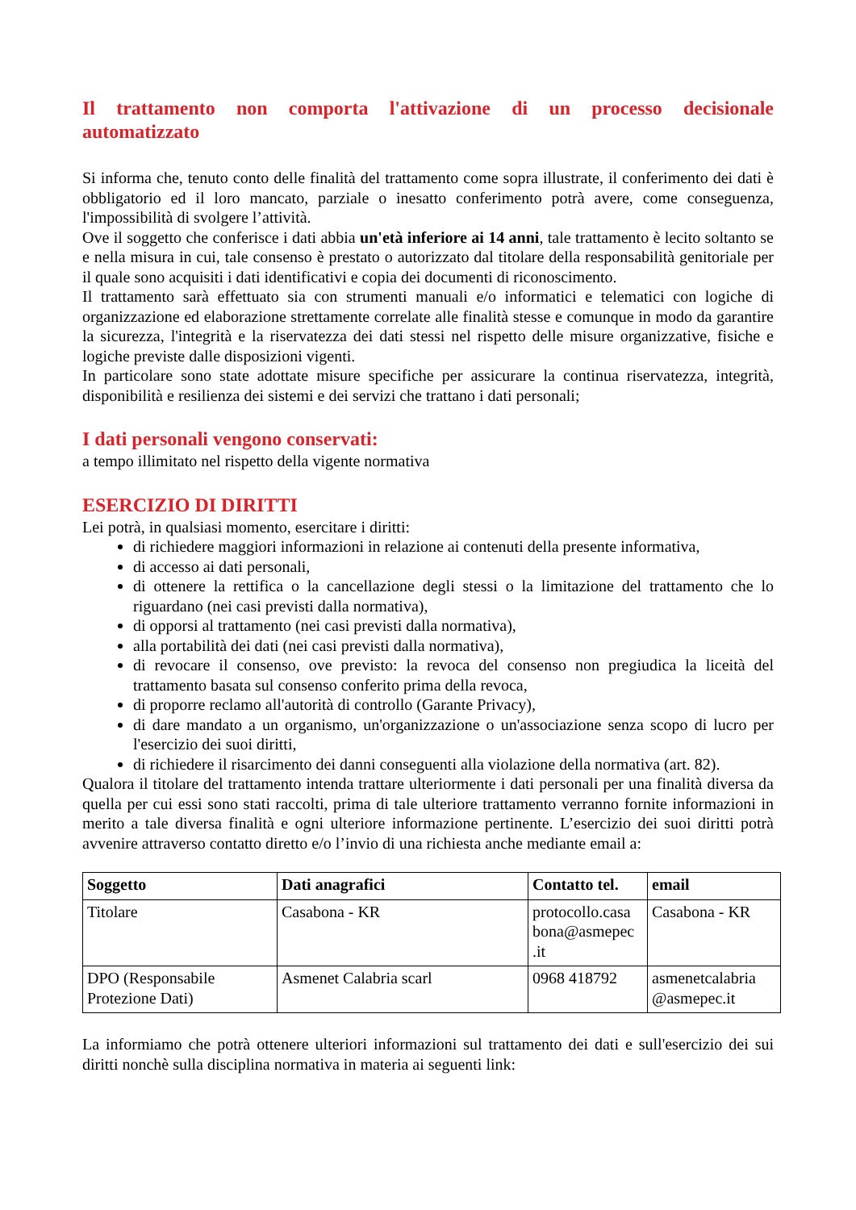Il trattamento non comporta l'attivazione di un processo decisionale automatizzato
Si informa che, tenuto conto delle finalità del trattamento come sopra illustrate, il conferimento dei dati è obbligatorio ed il loro mancato, parziale o inesatto conferimento potrà avere, come conseguenza, l'impossibilità di svolgere l’attività.
Ove il soggetto che conferisce i dati abbia un'età inferiore ai 14 anni, tale trattamento è lecito soltanto se e nella misura in cui, tale consenso è prestato o autorizzato dal titolare della responsabilità genitoriale per il quale sono acquisiti i dati identificativi e copia dei documenti di riconoscimento.
Il trattamento sarà effettuato sia con strumenti manuali e/o informatici e telematici con logiche di organizzazione ed elaborazione strettamente correlate alle finalità stesse e comunque in modo da garantire la sicurezza, l'integrità e la riservatezza dei dati stessi nel rispetto delle misure organizzative, fisiche e logiche previste dalle disposizioni vigenti.
In particolare sono state adottate misure specifiche per assicurare la continua riservatezza, integrità, disponibilità e resilienza dei sistemi e dei servizi che trattano i dati personali;
I dati personali vengono conservati:
a tempo illimitato nel rispetto della vigente normativa
ESERCIZIO DI DIRITTI
Lei potrà, in qualsiasi momento, esercitare i diritti:
di richiedere maggiori informazioni in relazione ai contenuti della presente informativa,
di accesso ai dati personali,
di ottenere la rettifica o la cancellazione degli stessi o la limitazione del trattamento che lo riguardano (nei casi previsti dalla normativa),
di opporsi al trattamento (nei casi previsti dalla normativa),
alla portabilità dei dati (nei casi previsti dalla normativa),
di revocare il consenso, ove previsto: la revoca del consenso non pregiudica la liceità del trattamento basata sul consenso conferito prima della revoca,
di proporre reclamo all'autorità di controllo (Garante Privacy),
di dare mandato a un organismo, un'organizzazione o un'associazione senza scopo di lucro per l'esercizio dei suoi diritti,
di richiedere il risarcimento dei danni conseguenti alla violazione della normativa (art. 82).
Qualora il titolare del trattamento intenda trattare ulteriormente i dati personali per una finalità diversa da quella per cui essi sono stati raccolti, prima di tale ulteriore trattamento verranno fornite informazioni in merito a tale diversa finalità e ogni ulteriore informazione pertinente. L’esercizio dei suoi diritti potrà avvenire attraverso contatto diretto e/o l’invio di una richiesta anche mediante email a:
| Soggetto | Dati anagrafici | Contatto tel. | email |
| --- | --- | --- | --- |
| Titolare | Casabona - KR | protocollo.casa bona@asmepec .it | Casabona - KR |
| DPO (Responsabile Protezione Dati) | Asmenet Calabria scarl | 0968 418792 | asmenetcalabria @asmepec.it |
La informiamo che potrà ottenere ulteriori informazioni sul trattamento dei dati e sull'esercizio dei sui diritti nonchè sulla disciplina normativa in materia ai seguenti link: